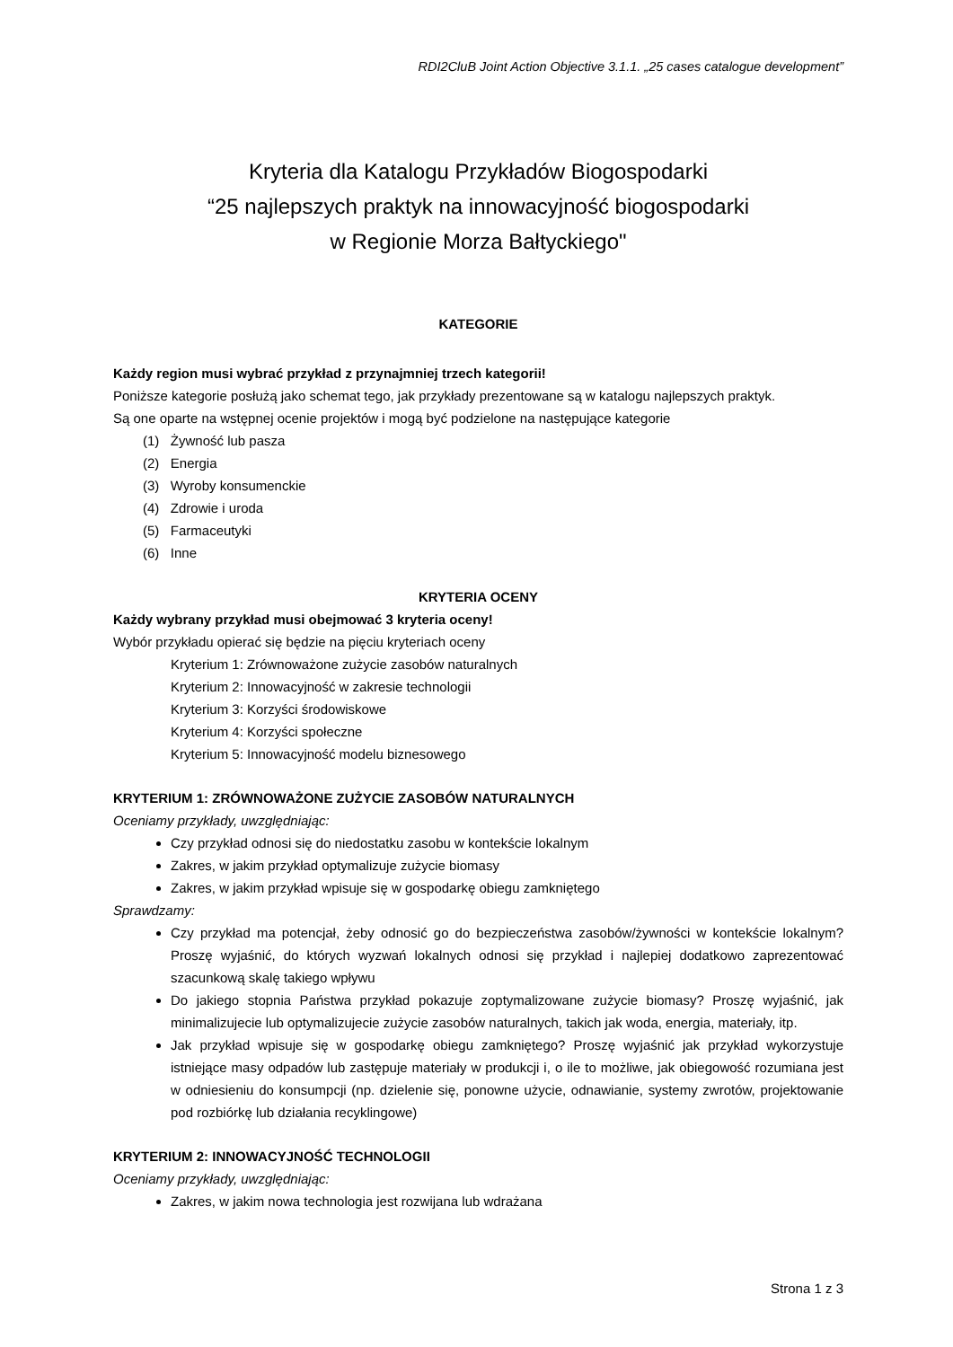RDI2CluB Joint Action Objective 3.1.1. „25 cases catalogue development”
Kryteria dla Katalogu Przykładów Biogospodarki
“25 najlepszych praktyk na innowacyjność biogospodarki
w Regionie Morza Bałtyckiego"
KATEGORIE
Każdy region musi wybrać przykład z przynajmniej trzech kategorii!
Poniższe kategorie posłużą jako schemat tego, jak przykłady prezentowane są w katalogu najlepszych praktyk.
Są one oparte na wstępnej ocenie projektów i mogą być podzielone na następujące kategorie
(1) Żywność lub pasza
(2) Energia
(3) Wyroby konsumenckie
(4) Zdrowie i uroda
(5) Farmaceutyki
(6) Inne
KRYTERIA OCENY
Każdy wybrany przykład musi obejmować 3 kryteria oceny!
Wybór przykładu opierać się będzie na pięciu kryteriach oceny
Kryterium 1: Zrównoważone zużycie zasobów naturalnych
Kryterium 2: Innowacyjność w zakresie technologii
Kryterium 3: Korzyści środowiskowe
Kryterium 4: Korzyści społeczne
Kryterium 5: Innowacyjność modelu biznesowego
KRYTERIUM 1: ZRÓWNOWAŻONE ZUŻYCIE ZASOBÓW NATURALNYCH
Oceniamy przykłady, uwzględniając:
Czy przykład odnosi się do niedostatku zasobu w kontekście lokalnym
Zakres, w jakim przykład optymalizuje zużycie biomasy
Zakres, w jakim przykład wpisuje się w gospodarkę obiegu zamkniętego
Sprawdzamy:
Czy przykład ma potencjał, żeby odnosić go do bezpieczeństwa zasobów/żywności w kontekście lokalnym? Proszę wyjaśnić, do których wyzwań lokalnych odnosi się przykład i najlepiej dodatkowo zaprezentować szacunkową skalę takiego wpływu
Do jakiego stopnia Państwa przykład pokazuje zoptymalizowane zużycie biomasy? Proszę wyjaśnić, jak minimalizujecie lub optymalizujecie zużycie zasobów naturalnych, takich jak woda, energia, materiały, itp.
Jak przykład wpisuje się w gospodarkę obiegu zamkniętego? Proszę wyjaśnić jak przykład wykorzystuje istniejące masy odpadów lub zastępuje materiały w produkcji i, o ile to możliwe, jak obiegowość rozumiana jest w odniesieniu do konsumpcji (np. dzielenie się, ponowne użycie, odnawianie, systemy zwrotów, projektowanie pod rozbiórkę lub działania recyklingowe)
KRYTERIUM 2: INNOWACYJNOŚĆ TECHNOLOGII
Oceniamy przykłady, uwzględniając:
Zakres, w jakim nowa technologia jest rozwijana lub wdrażana
Strona 1 z 3